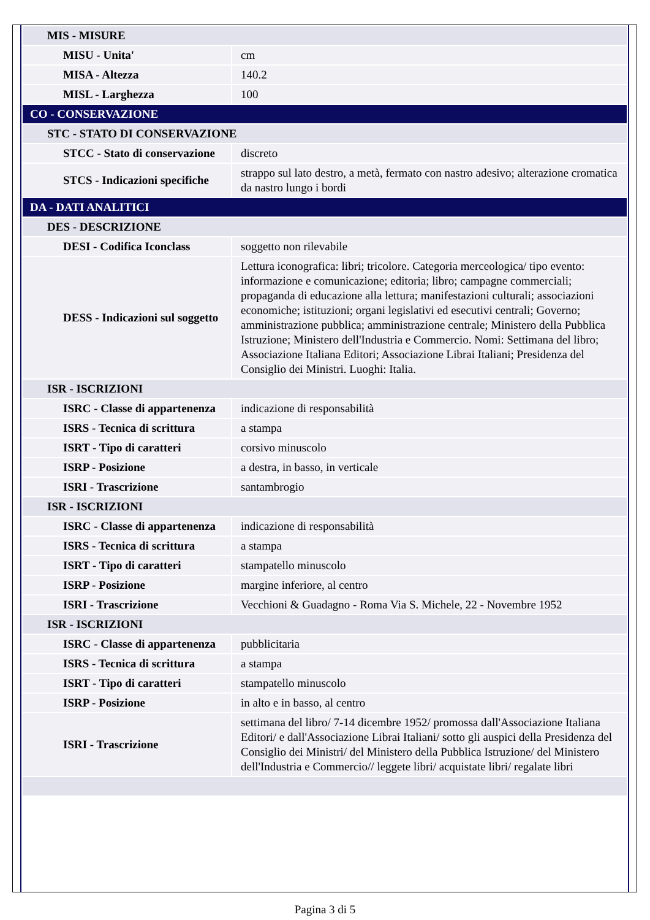| MIS - MISURE | |
| MISU - Unita' | cm |
| MISA - Altezza | 140.2 |
| MISL - Larghezza | 100 |
| CO - CONSERVAZIONE | |
| STC - STATO DI CONSERVAZIONE | |
| STCC - Stato di conservazione | discreto |
| STCS - Indicazioni specifiche | strappo sul lato destro, a metà, fermato con nastro adesivo; alterazione cromatica da nastro lungo i bordi |
| DA - DATI ANALITICI | |
| DES - DESCRIZIONE | |
| DESI - Codifica Iconclass | soggetto non rilevabile |
| DESS - Indicazioni sul soggetto | Lettura iconografica: libri; tricolore. Categoria merceologica/ tipo evento: informazione e comunicazione; editoria; libro; campagne commerciali; propaganda di educazione alla lettura; manifestazioni culturali; associazioni economiche; istituzioni; organi legislativi ed esecutivi centrali; Governo; amministrazione pubblica; amministrazione centrale; Ministero della Pubblica Istruzione; Ministero dell'Industria e Commercio. Nomi: Settimana del libro; Associazione Italiana Editori; Associazione Librai Italiani; Presidenza del Consiglio dei Ministri. Luoghi: Italia. |
| ISR - ISCRIZIONI | |
| ISRC - Classe di appartenenza | indicazione di responsabilità |
| ISRS - Tecnica di scrittura | a stampa |
| ISRT - Tipo di caratteri | corsivo minuscolo |
| ISRP - Posizione | a destra, in basso, in verticale |
| ISRI - Trascrizione | santambrogio |
| ISR - ISCRIZIONI | |
| ISRC - Classe di appartenenza | indicazione di responsabilità |
| ISRS - Tecnica di scrittura | a stampa |
| ISRT - Tipo di caratteri | stampatello minuscolo |
| ISRP - Posizione | margine inferiore, al centro |
| ISRI - Trascrizione | Vecchioni & Guadagno - Roma Via S. Michele, 22 - Novembre 1952 |
| ISR - ISCRIZIONI | |
| ISRC - Classe di appartenenza | pubblicitaria |
| ISRS - Tecnica di scrittura | a stampa |
| ISRT - Tipo di caratteri | stampatello minuscolo |
| ISRP - Posizione | in alto e in basso, al centro |
| ISRI - Trascrizione | settimana del libro/ 7-14 dicembre 1952/ promossa dall'Associazione Italiana Editori/ e dall'Associazione Librai Italiani/ sotto gli auspici della Presidenza del Consiglio dei Ministri/ del Ministero della Pubblica Istruzione/ del Ministero dell'Industria e Commercio// leggete libri/ acquistate libri/ regalate libri |
Pagina 3 di 5